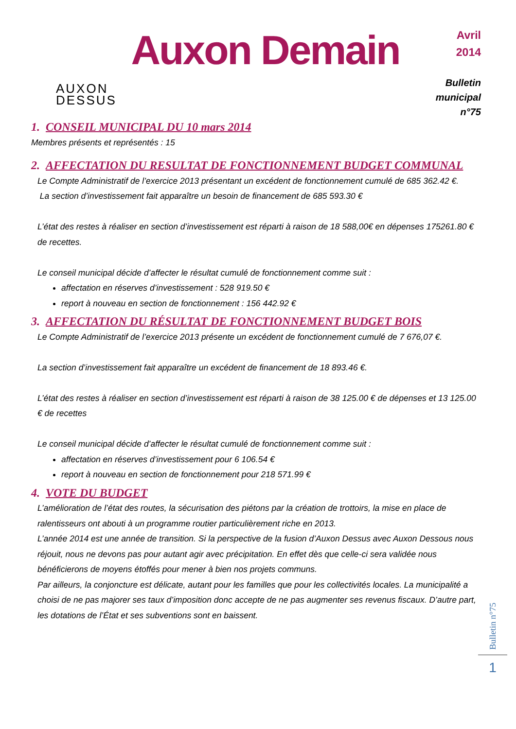AUXON
DESSUS
Auxon Demain
Avril
2014
Bulletin municipal
n°75
1. CONSEIL MUNICIPAL DU 10 mars 2014
Membres présents et représentés : 15
2. AFFECTATION DU RESULTAT DE FONCTIONNEMENT BUDGET COMMUNAL
Le Compte Administratif de l’exercice 2013 présentant un excédent de fonctionnement cumulé de 685 362.42 €.
La section d’investissement fait apparaître un besoin de financement de 685 593.30 €
L’état des restes à réaliser en section d’investissement est réparti à raison de 18 588,00€ en dépenses 175261.80 € de recettes.
Le conseil municipal décide d’affecter le résultat cumulé de fonctionnement comme suit :
affectation en réserves d’investissement : 528 919.50 €
report à nouveau en section de fonctionnement : 156 442.92 €
3. AFFECTATION DU RÉSULTAT DE FONCTIONNEMENT BUDGET BOIS
Le Compte Administratif de l’exercice 2013 présente un excédent de fonctionnement cumulé de 7 676,07 €.
La section d’investissement fait apparaître un excédent de financement de 18 893.46 €.
L’état des restes à réaliser en section d’investissement est réparti à raison de 38 125.00 € de dépenses et 13 125.00 € de recettes
Le conseil municipal décide d’affecter le résultat cumulé de fonctionnement comme suit :
affectation en réserves d’investissement pour 6 106.54 €
report à nouveau en section de fonctionnement pour 218 571.99 €
4. VOTE DU BUDGET
L’amélioration de l’état des routes, la sécurisation des piétons par la création de trottoirs, la mise en place de ralentisseurs ont abouti à un programme routier particulièrement riche en 2013.
L’année 2014 est une année de transition. Si la perspective de la fusion d’Auxon Dessus avec Auxon Dessous nous réjouit, nous ne devons pas pour autant agir avec précipitation. En effet dès que celle-ci sera validée nous bénéficierons de moyens étoffés pour mener à bien nos projets communs.
Par ailleurs, la conjoncture est délicate, autant pour les familles que pour les collectivités locales. La municipalité a choisi de ne pas majorer ses taux d’imposition donc accepte de ne pas augmenter ses revenus fiscaux. D’autre part, les dotations de l’État et ses subventions sont en baissent.
Bulletin n°75
1